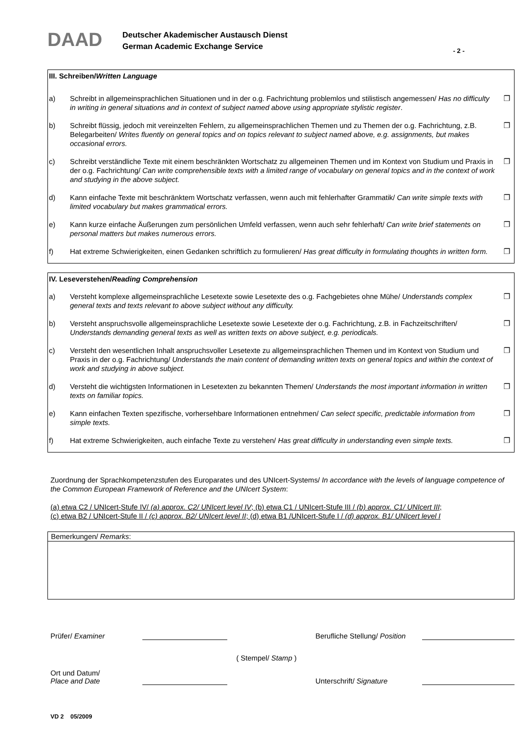DAAD
Deutscher Akademischer Austausch Dienst
German Academic Exchange Service
- 2 -
III. Schreiben/Written Language
a) Schreibt in allgemeinsprachlichen Situationen und in der o.g. Fachrichtung problemlos und stilistisch angemessen/ Has no difficulty in writing in general situations and in context of subject named above using appropriate stylistic register. ❐
b) Schreibt flüssig, jedoch mit vereinzelten Fehlern, zu allgemeinsprachlichen Themen und zu Themen der o.g. Fachrichtung, z.B. Belegarbeiten/ Writes fluently on general topics and on topics relevant to subject named above, e.g. assignments, but makes occasional errors. ❐
c) Schreibt verständliche Texte mit einem beschränkten Wortschatz zu allgemeinen Themen und im Kontext von Studium und Praxis in der o.g. Fachrichtung/ Can write comprehensible texts with a limited range of vocabulary on general topics and in the context of work and studying in the above subject. ❐
d) Kann einfache Texte mit beschränktem Wortschatz verfassen, wenn auch mit fehlerhafter Grammatik/ Can write simple texts with limited vocabulary but makes grammatical errors. ❐
e) Kann kurze einfache Äußerungen zum persönlichen Umfeld verfassen, wenn auch sehr fehlerhaft/ Can write brief statements on personal matters but makes numerous errors. ❐
f) Hat extreme Schwierigkeiten, einen Gedanken schriftlich zu formulieren/ Has great difficulty in formulating thoughts in written form. ❐
IV. Leseverstehen/Reading Comprehension
a) Versteht komplexe allgemeinsprachliche Lesetexte sowie Lesetexte des o.g. Fachgebietes ohne Mühe/ Understands complex general texts and texts relevant to above subject without any difficulty. ❐
b) Versteht anspruchsvolle allgemeinsprachliche Lesetexte sowie Lesetexte der o.g. Fachrichtung, z.B. in Fachzeitschriften/ Understands demanding general texts as well as written texts on above subject, e.g. periodicals. ❐
c) Versteht den wesentlichen Inhalt anspruchsvoller Lesetexte zu allgemeinsprachlichen Themen und im Kontext von Studium und Praxis in der o.g. Fachrichtung/ Understands the main content of demanding written texts on general topics and within the context of work and studying in above subject. ❐
d) Versteht die wichtigsten Informationen in Lesetexten zu bekannten Themen/ Understands the most important information in written texts on familiar topics. ❐
e) Kann einfachen Texten spezifische, vorhersehbare Informationen entnehmen/ Can select specific, predictable information from simple texts. ❐
f) Hat extreme Schwierigkeiten, auch einfache Texte zu verstehen/ Has great difficulty in understanding even simple texts. ❐
Zuordnung der Sprachkompetenzstufen des Europarates und des UNIcert-Systems/ In accordance with the levels of language competence of the Common European Framework of Reference and the UNIcert System:
(a) etwa C2 / UNIcert-Stufe IV/ (a) approx. C2/ UNIcert level IV; (b) etwa C1 / UNIcert-Stufe III / (b) approx. C1/ UNIcert III;
(c) etwa B2 / UNIcert-Stufe II / (c) approx. B2/ UNIcert level II; (d) etwa B1 /UNIcert-Stufe I / (d) approx. B1/ UNIcert level I
Bemerkungen/ Remarks:
Prüfer/ Examiner Berufliche Stellung/ Position
( Stempel/ Stamp )
Ort und Datum/
Place and Date Unterschrift/ Signature
VD 2 05/2009